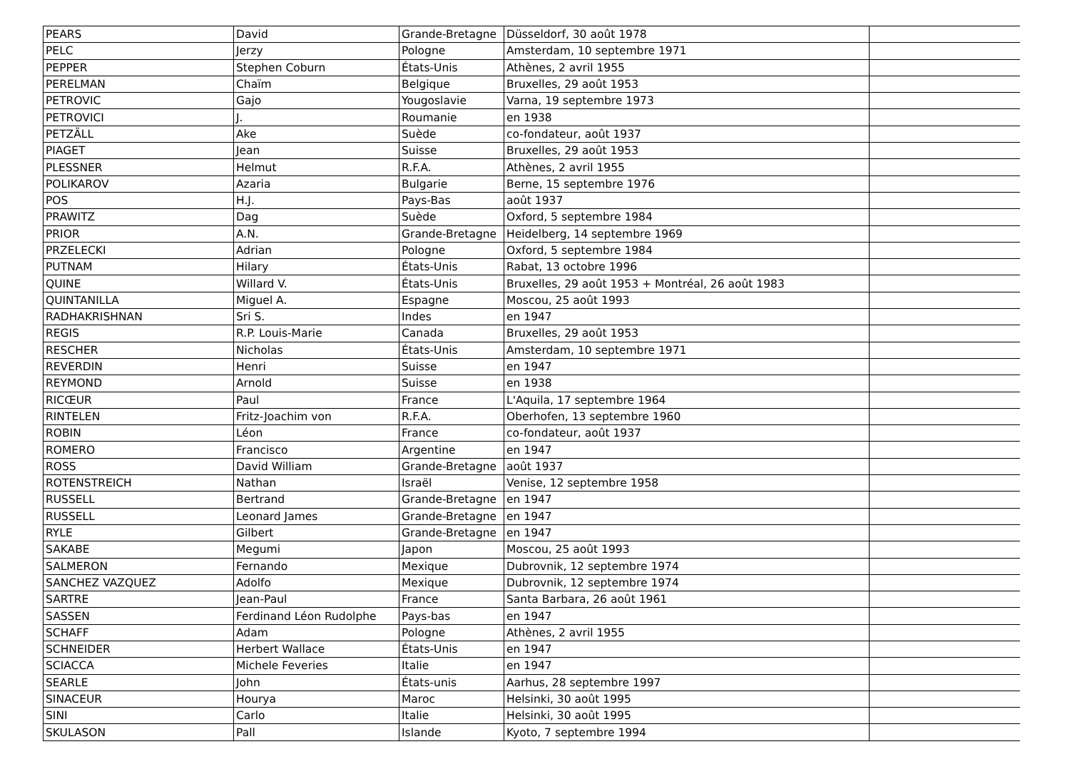| PEARS | David | Grande-Bretagne | Düsseldorf, 30 août 1978 | |
| PELC | Jerzy | Pologne | Amsterdam, 10 septembre 1971 | |
| PEPPER | Stephen Coburn | États-Unis | Athènes, 2 avril 1955 | |
| PERELMAN | Chaïm | Belgique | Bruxelles, 29 août 1953 | |
| PETROVIC | Gajo | Yougoslavie | Varna, 19 septembre 1973 | |
| PETROVICI | J. | Roumanie | en 1938 | |
| PETZÄLL | Ake | Suède | co-fondateur, août 1937 | |
| PIAGET | Jean | Suisse | Bruxelles, 29 août 1953 | |
| PLESSNER | Helmut | R.F.A. | Athènes, 2 avril 1955 | |
| POLIKAROV | Azaria | Bulgarie | Berne, 15 septembre 1976 | |
| POS | H.J. | Pays-Bas | août 1937 | |
| PRAWITZ | Dag | Suède | Oxford, 5 septembre 1984 | |
| PRIOR | A.N. | Grande-Bretagne | Heidelberg, 14 septembre 1969 | |
| PRZELECKI | Adrian | Pologne | Oxford, 5 septembre 1984 | |
| PUTNAM | Hilary | États-Unis | Rabat, 13 octobre 1996 | |
| QUINE | Willard V. | États-Unis | Bruxelles, 29 août 1953 + Montréal, 26 août 1983 | |
| QUINTANILLA | Miguel A. | Espagne | Moscou, 25 août 1993 | |
| RADHAKRISHNAN | Sri S. | Indes | en 1947 | |
| REGIS | R.P. Louis-Marie | Canada | Bruxelles, 29 août 1953 | |
| RESCHER | Nicholas | États-Unis | Amsterdam, 10 septembre 1971 | |
| REVERDIN | Henri | Suisse | en 1947 | |
| REYMOND | Arnold | Suisse | en 1938 | |
| RICŒUR | Paul | France | L'Aquila, 17 septembre 1964 | |
| RINTELEN | Fritz-Joachim von | R.F.A. | Oberhofen, 13 septembre 1960 | |
| ROBIN | Léon | France | co-fondateur, août 1937 | |
| ROMERO | Francisco | Argentine | en 1947 | |
| ROSS | David William | Grande-Bretagne | août 1937 | |
| ROTENSTREICH | Nathan | Israël | Venise, 12 septembre 1958 | |
| RUSSELL | Bertrand | Grande-Bretagne | en 1947 | |
| RUSSELL | Leonard James | Grande-Bretagne | en 1947 | |
| RYLE | Gilbert | Grande-Bretagne | en 1947 | |
| SAKABE | Megumi | Japon | Moscou, 25 août 1993 | |
| SALMERON | Fernando | Mexique | Dubrovnik, 12 septembre 1974 | |
| SANCHEZ VAZQUEZ | Adolfo | Mexique | Dubrovnik, 12 septembre 1974 | |
| SARTRE | Jean-Paul | France | Santa Barbara, 26 août 1961 | |
| SASSEN | Ferdinand Léon Rudolphe | Pays-bas | en 1947 | |
| SCHAFF | Adam | Pologne | Athènes, 2 avril 1955 | |
| SCHNEIDER | Herbert Wallace | États-Unis | en 1947 | |
| SCIACCA | Michele Feveries | Italie | en 1947 | |
| SEARLE | John | États-unis | Aarhus, 28 septembre 1997 | |
| SINACEUR | Hourya | Maroc | Helsinki, 30 août 1995 | |
| SINI | Carlo | Italie | Helsinki, 30 août 1995 | |
| SKULASON | Pall | Islande | Kyoto, 7 septembre 1994 | |